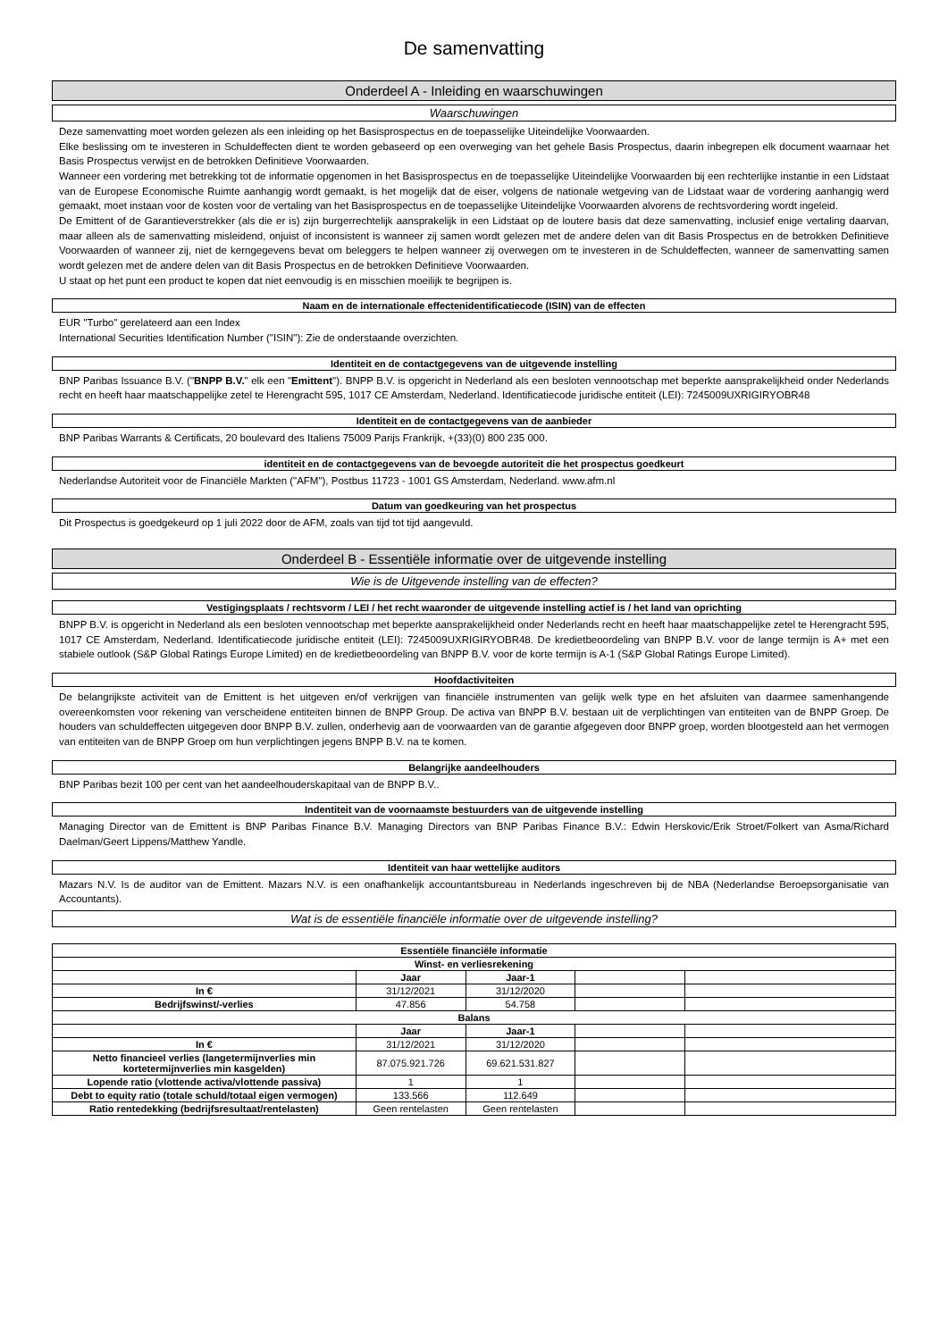De samenvatting
Onderdeel A - Inleiding en waarschuwingen
Waarschuwingen
Deze samenvatting moet worden gelezen als een inleiding op het Basisprospectus en de toepasselijke Uiteindelijke Voorwaarden.
Elke beslissing om te investeren in Schuldeffecten dient te worden gebaseerd op een overweging van het gehele Basis Prospectus, daarin inbegrepen elk document waarnaar het Basis Prospectus verwijst en de betrokken Definitieve Voorwaarden.
Wanneer een vordering met betrekking tot de informatie opgenomen in het Basisprospectus en de toepasselijke Uiteindelijke Voorwaarden bij een rechterlijke instantie in een Lidstaat van de Europese Economische Ruimte aanhangig wordt gemaakt, is het mogelijk dat de eiser, volgens de nationale wetgeving van de Lidstaat waar de vordering aanhangig werd gemaakt, moet instaan voor de kosten voor de vertaling van het Basisprospectus en de toepasselijke Uiteindelijke Voorwaarden alvorens de rechtsvordering wordt ingeleid.
De Emittent of de Garantieverstrekker (als die er is) zijn burgerrechtelijk aansprakelijk in een Lidstaat op de loutere basis dat deze samenvatting, inclusief enige vertaling daarvan, maar alleen als de samenvatting misleidend, onjuist of inconsistent is wanneer zij samen wordt gelezen met de andere delen van dit Basis Prospectus en de betrokken Definitieve Voorwaarden of wanneer zij, niet de kerngegevens bevat om beleggers te helpen wanneer zij overwegen om te investeren in de Schuldeffecten, wanneer de samenvatting samen wordt gelezen met de andere delen van dit Basis Prospectus en de betrokken Definitieve Voorwaarden.
U staat op het punt een product te kopen dat niet eenvoudig is en misschien moeilijk te begrijpen is.
Naam en de internationale effectenidentificatiecode (ISIN) van de effecten
EUR "Turbo" gerelateerd aan een Index
International Securities Identification Number ("ISIN"): Zie de onderstaande overzichten.
Identiteit en de contactgegevens van de uitgevende instelling
BNP Paribas Issuance B.V. ("BNPP B.V." elk een "Emittent"). BNPP B.V. is opgericht in Nederland als een besloten vennootschap met beperkte aansprakelijkheid onder Nederlands recht en heeft haar maatschappelijke zetel te Herengracht 595, 1017 CE Amsterdam, Nederland. Identificatiecode juridische entiteit (LEI): 7245009UXRIGIRYOBR48
Identiteit en de contactgegevens van de aanbieder
BNP Paribas Warrants & Certificats, 20 boulevard des Italiens 75009 Parijs Frankrijk, +(33)(0) 800 235 000.
identiteit en de contactgegevens van de bevoegde autoriteit die het prospectus goedkeurt
Nederlandse Autoriteit voor de Financiële Markten ("AFM"), Postbus 11723 - 1001 GS Amsterdam, Nederland. www.afm.nl
Datum van goedkeuring van het prospectus
Dit Prospectus is goedgekeurd op 1 juli 2022 door de AFM, zoals van tijd tot tijd aangevuld.
Onderdeel B - Essentiële informatie over de uitgevende instelling
Wie is de Uitgevende instelling van de effecten?
Vestigingsplaats / rechtsvorm / LEI / het recht waaronder de uitgevende instelling actief is / het land van oprichting
BNPP B.V. is opgericht in Nederland als een besloten vennootschap met beperkte aansprakelijkheid onder Nederlands recht en heeft haar maatschappelijke zetel te Herengracht 595, 1017 CE Amsterdam, Nederland. Identificatiecode juridische entiteit (LEI): 7245009UXRIGIRYOBR48. De kredietbeoordeling van BNPP B.V. voor de lange termijn is A+ met een stabiele outlook (S&P Global Ratings Europe Limited) en de kredietbeoordeling van BNPP B.V. voor de korte termijn is A-1 (S&P Global Ratings Europe Limited).
Hoofdactiviteiten
De belangrijkste activiteit van de Emittent is het uitgeven en/of verkrijgen van financiële instrumenten van gelijk welk type en het afsluiten van daarmee samenhangende overeenkomsten voor rekening van verscheidene entiteiten binnen de BNPP Group. De activa van BNPP B.V. bestaan uit de verplichtingen van entiteiten van de BNPP Groep. De houders van schuldeffecten uitgegeven door BNPP B.V. zullen, onderhevig aan de voorwaarden van de garantie afgegeven door BNPP groep, worden blootgesteld aan het vermogen van entiteiten van de BNPP Groep om hun verplichtingen jegens BNPP B.V. na te komen.
Belangrijke aandeelhouders
BNP Paribas bezit 100 per cent van het aandeelhouderskapitaal van de BNPP B.V..
Indentiteit van de voornaamste bestuurders van de uitgevende instelling
Managing Director van de Emittent is BNP Paribas Finance B.V. Managing Directors van BNP Paribas Finance B.V.: Edwin Herskovic/Erik Stroet/Folkert van Asma/Richard Daelman/Geert Lippens/Matthew Yandle.
Identiteit van haar wettelijke auditors
Mazars N.V. Is de auditor van de Emittent. Mazars N.V. is een onafhankelijk accountantsbureau in Nederlands ingeschreven bij de NBA (Nederlandse Beroepsorganisatie van Accountants).
Wat is de essentiële financiële informatie over de uitgevende instelling?
| Essentiële financiële informatie | | | | |
| --- | --- | --- | --- | --- |
| Winst- en verliesrekening | | | | |
| | Jaar | Jaar-1 | | |
| In € | 31/12/2021 | 31/12/2020 | | |
| Bedrijfswinst/-verlies | 47.856 | 54.758 | | |
| Balans | | | | |
| | Jaar | Jaar-1 | | |
| In € | 31/12/2021 | 31/12/2020 | | |
| Netto financieel verlies (langetermijnverlies min kortetermijnverlies min kasgelden) | 87.075.921.726 | 69.621.531.827 | | |
| Lopende ratio (vlottende activa/vlottende passiva) | 1 | 1 | | |
| Debt to equity ratio (totale schuld/totaal eigen vermogen) | 133.566 | 112.649 | | |
| Ratio rentedekking (bedrijfsresultaat/rentelasten) | Geen rentelasten | Geen rentelasten | | |